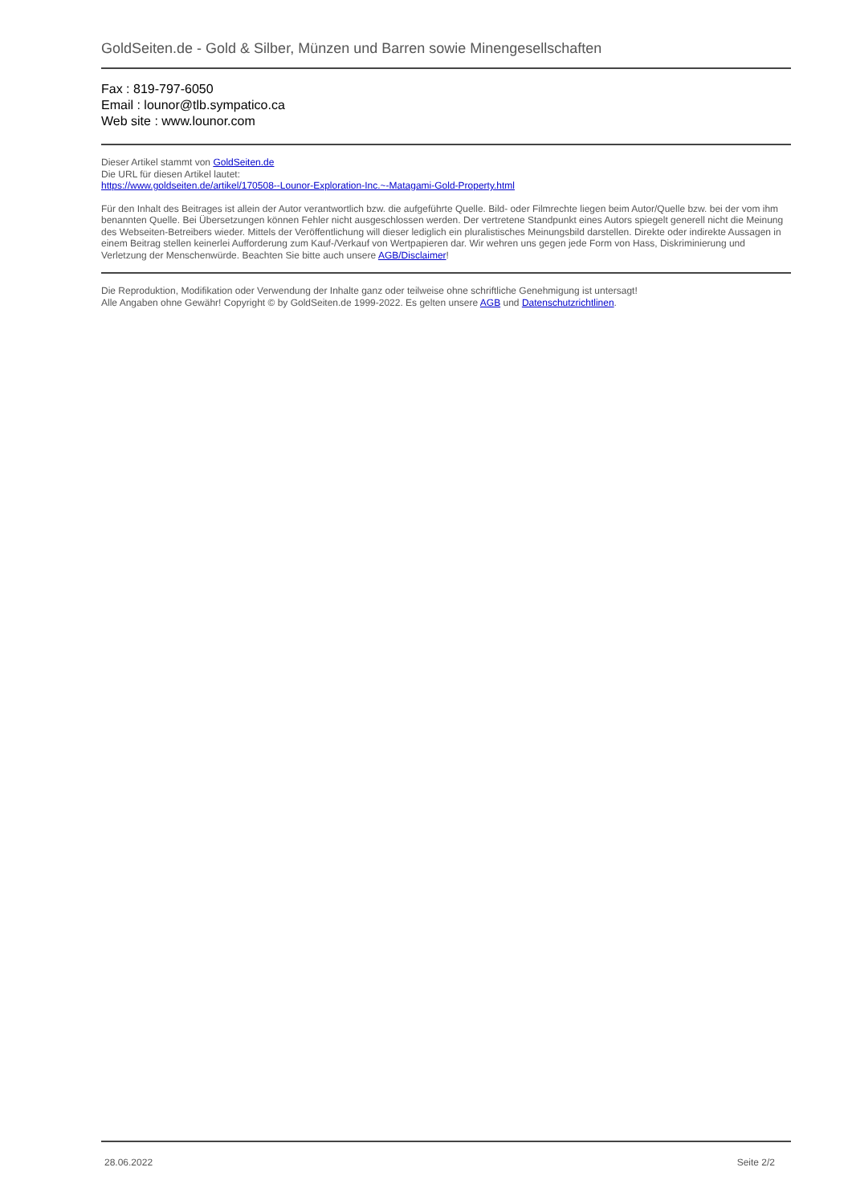GoldSeiten.de - Gold & Silber, Münzen und Barren sowie Minengesellschaften
Fax : 819-797-6050
Email : lounor@tlb.sympatico.ca
Web site : www.lounor.com
Dieser Artikel stammt von GoldSeiten.de
Die URL für diesen Artikel lautet:
https://www.goldseiten.de/artikel/170508--Lounor-Exploration-Inc.~-Matagami-Gold-Property.html
Für den Inhalt des Beitrages ist allein der Autor verantwortlich bzw. die aufgeführte Quelle. Bild- oder Filmrechte liegen beim Autor/Quelle bzw. bei der vom ihm benannten Quelle. Bei Übersetzungen können Fehler nicht ausgeschlossen werden. Der vertretene Standpunkt eines Autors spiegelt generell nicht die Meinung des Webseiten-Betreibers wieder. Mittels der Veröffentlichung will dieser lediglich ein pluralistisches Meinungsbild darstellen. Direkte oder indirekte Aussagen in einem Beitrag stellen keinerlei Aufforderung zum Kauf-/Verkauf von Wertpapieren dar. Wir wehren uns gegen jede Form von Hass, Diskriminierung und Verletzung der Menschenwürde. Beachten Sie bitte auch unsere AGB/Disclaimer!
Die Reproduktion, Modifikation oder Verwendung der Inhalte ganz oder teilweise ohne schriftliche Genehmigung ist untersagt!
Alle Angaben ohne Gewähr! Copyright © by GoldSeiten.de 1999-2022. Es gelten unsere AGB und Datenschutzrichtlinen.
28.06.2022 Seite 2/2